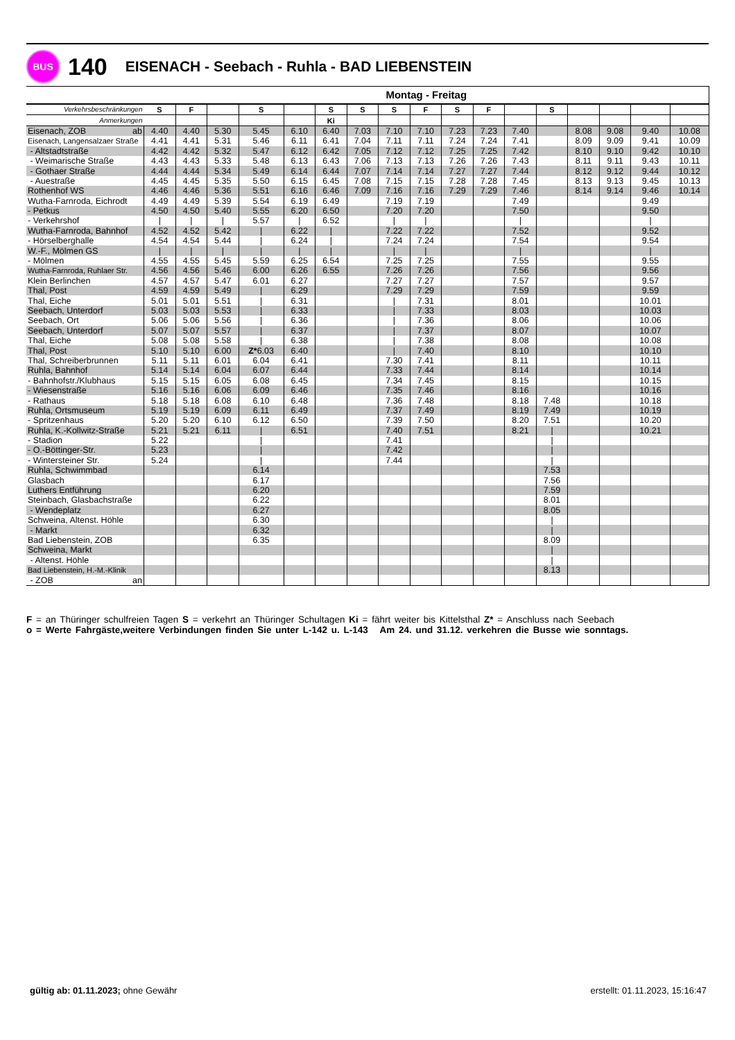BUS
140
EISENACH - Seebach - Ruhla - BAD LIEBENSTEIN
| | Montag - Freitag | | | | | | | | | | | | | | | | |
| --- | --- | --- | --- | --- | --- | --- | --- | --- | --- | --- | --- | --- | --- | --- | --- | --- | --- |
| Verkehrsbeschränkungen | S | F | | S | | S | S | S | F | S | F | | S | | | | |
| Anmerkungen | | | | | | Ki | | | | | | | | | | | |
| Eisenach, ZOB ab | 4.40 | 4.40 | 5.30 | 5.45 | 6.10 | 6.40 | 7.03 | 7.10 | 7.10 | 7.23 | 7.23 | 7.40 | | 8.08 | 9.08 | 9.40 | 10.08 |
| Eisenach, Langensalzaer Straße | 4.41 | 4.41 | 5.31 | 5.46 | 6.11 | 6.41 | 7.04 | 7.11 | 7.11 | 7.24 | 7.24 | 7.41 | | 8.09 | 9.09 | 9.41 | 10.09 |
| - Altstadtstraße | 4.42 | 4.42 | 5.32 | 5.47 | 6.12 | 6.42 | 7.05 | 7.12 | 7.12 | 7.25 | 7.25 | 7.42 | | 8.10 | 9.10 | 9.42 | 10.10 |
| - Weimarische Straße | 4.43 | 4.43 | 5.33 | 5.48 | 6.13 | 6.43 | 7.06 | 7.13 | 7.13 | 7.26 | 7.26 | 7.43 | | 8.11 | 9.11 | 9.43 | 10.11 |
| - Gothaer Straße | 4.44 | 4.44 | 5.34 | 5.49 | 6.14 | 6.44 | 7.07 | 7.14 | 7.14 | 7.27 | 7.27 | 7.44 | | 8.12 | 9.12 | 9.44 | 10.12 |
| - Auestraße | 4.45 | 4.45 | 5.35 | 5.50 | 6.15 | 6.45 | 7.08 | 7.15 | 7.15 | 7.28 | 7.28 | 7.45 | | 8.13 | 9.13 | 9.45 | 10.13 |
| Rothenhof WS | 4.46 | 4.46 | 5.36 | 5.51 | 6.16 | 6.46 | 7.09 | 7.16 | 7.16 | 7.29 | 7.29 | 7.46 | | 8.14 | 9.14 | 9.46 | 10.14 |
| Wutha-Farnroda, Eichrodt | 4.49 | 4.49 | 5.39 | 5.54 | 6.19 | 6.49 | | 7.19 | 7.19 | | | 7.49 | | | | 9.49 | |
| - Petkus | 4.50 | 4.50 | 5.40 | 5.55 | 6.20 | 6.50 | | 7.20 | 7.20 | | | 7.50 | | | | 9.50 | |
| - Verkehrshof | / | / | / | 5.57 | / | 6.52 | | / | / | | | / | | | | / | |
| Wutha-Farnroda, Bahnhof | 4.52 | 4.52 | 5.42 | / | 6.22 | / | | 7.22 | 7.22 | | | 7.52 | | | | 9.52 | |
| - Hörselberghalle | 4.54 | 4.54 | 5.44 | / | 6.24 | / | | 7.24 | 7.24 | | | 7.54 | | | | 9.54 | |
| W.-F., Mölmen GS | / | / | / | / | / | / | | / | / | | | / | | | | / | |
| - Mölmen | 4.55 | 4.55 | 5.45 | 5.59 | 6.25 | 6.54 | | 7.25 | 7.25 | | | 7.55 | | | | 9.55 | |
| Wutha-Farnroda, Ruhlaer Str. | 4.56 | 4.56 | 5.46 | 6.00 | 6.26 | 6.55 | | 7.26 | 7.26 | | | 7.56 | | | | 9.56 | |
| Klein Berlinchen | 4.57 | 4.57 | 5.47 | 6.01 | 6.27 | | | 7.27 | 7.27 | | | 7.57 | | | | 9.57 | |
| Thal, Post | 4.59 | 4.59 | 5.49 | / | 6.29 | | | 7.29 | 7.29 | | | 7.59 | | | | 9.59 | |
| Thal, Eiche | 5.01 | 5.01 | 5.51 | / | 6.31 | | | / | 7.31 | | | 8.01 | | | | 10.01 | |
| Seebach, Unterdorf | 5.03 | 5.03 | 5.53 | / | 6.33 | | | / | 7.33 | | | 8.03 | | | | 10.03 | |
| Seebach, Ort | 5.06 | 5.06 | 5.56 | / | 6.36 | | | / | 7.36 | | | 8.06 | | | | 10.06 | |
| Seebach, Unterdorf | 5.07 | 5.07 | 5.57 | / | 6.37 | | | / | 7.37 | | | 8.07 | | | | 10.07 | |
| Thal, Eiche | 5.08 | 5.08 | 5.58 | / | 6.38 | | | / | 7.38 | | | 8.08 | | | | 10.08 | |
| Thal, Post | 5.10 | 5.10 | 6.00 | Z* 6.03 | 6.40 | | | / | 7.40 | | | 8.10 | | | | 10.10 | |
| Thal, Schreiberbrunnen | 5.11 | 5.11 | 6.01 | 6.04 | 6.41 | | | 7.30 | 7.41 | | | 8.11 | | | | 10.11 | |
| Ruhla, Bahnhof | 5.14 | 5.14 | 6.04 | 6.07 | 6.44 | | | 7.33 | 7.44 | | | 8.14 | | | | 10.14 | |
| - Bahnhofstr./Klubhaus | 5.15 | 5.15 | 6.05 | 6.08 | 6.45 | | | 7.34 | 7.45 | | | 8.15 | | | | 10.15 | |
| - Wiesenstraße | 5.16 | 5.16 | 6.06 | 6.09 | 6.46 | | | 7.35 | 7.46 | | | 8.16 | | | | 10.16 | |
| - Rathaus | 5.18 | 5.18 | 6.08 | 6.10 | 6.48 | | | 7.36 | 7.48 | | | 8.18 | 7.48 | | | 10.18 | |
| Ruhla, Ortsmuseum | 5.19 | 5.19 | 6.09 | 6.11 | 6.49 | | | 7.37 | 7.49 | | | 8.19 | 7.49 | | | 10.19 | |
| - Spritzenhaus | 5.20 | 5.20 | 6.10 | 6.12 | 6.50 | | | 7.39 | 7.50 | | | 8.20 | 7.51 | | | 10.20 | |
| Ruhla, K.-Kollwitz-Straße | 5.21 | 5.21 | 6.11 | / | 6.51 | | | 7.40 | 7.51 | | | 8.21 | / | | | 10.21 | |
| - Stadion | 5.22 | | | / | | | | 7.41 | | | | | / | | | | |
| - O.-Böttinger-Str. | 5.23 | | | / | | | | 7.42 | | | | | / | | | | |
| - Wintersteiner Str. | 5.24 | | | / | | | | 7.44 | | | | | / | | | | |
| Ruhla, Schwimmbad | | | | 6.14 | | | | | | | | | 7.53 | | | | |
| Glasbach | | | | 6.17 | | | | | | | | | 7.56 | | | | |
| Luthers Entführung | | | | 6.20 | | | | | | | | | 7.59 | | | | |
| Steinbach, Glasbachstraße | | | | 6.22 | | | | | | | | | 8.01 | | | | |
| - Wendeplatz | | | | 6.27 | | | | | | | | | 8.05 | | | | |
| Schweina, Altenst. Höhle | | | | 6.30 | | | | | | | | | / | | | | |
| - Markt | | | | 6.32 | | | | | | | | | / | | | | |
| Bad Liebenstein, ZOB | | | | 6.35 | | | | | | | | | 8.09 | | | | |
| Schweina, Markt | | | | | | | | | | | | | / | | | | |
| - Altenst. Höhle | | | | | | | | | | | | | / | | | | |
| Bad Liebenstein, H.-M.-Klinik | | | | | | | | | | | | | 8.13 | | | | |
| - ZOB an | | | | | | | | | | | | | | | | | |
F = an Thüringer schulfreien Tagen S = verkehrt an Thüringer Schultagen Ki = fährt weiter bis Kittelsthal Z* = Anschluss nach Seebach
o = Werte Fahrgäste,weitere Verbindungen finden Sie unter L-142 u. L-143 Am 24. und 31.12. verkehren die Busse wie sonntags.
gültig ab: 01.11.2023; ohne Gewähr
erstellt: 01.11.2023, 15:16:47